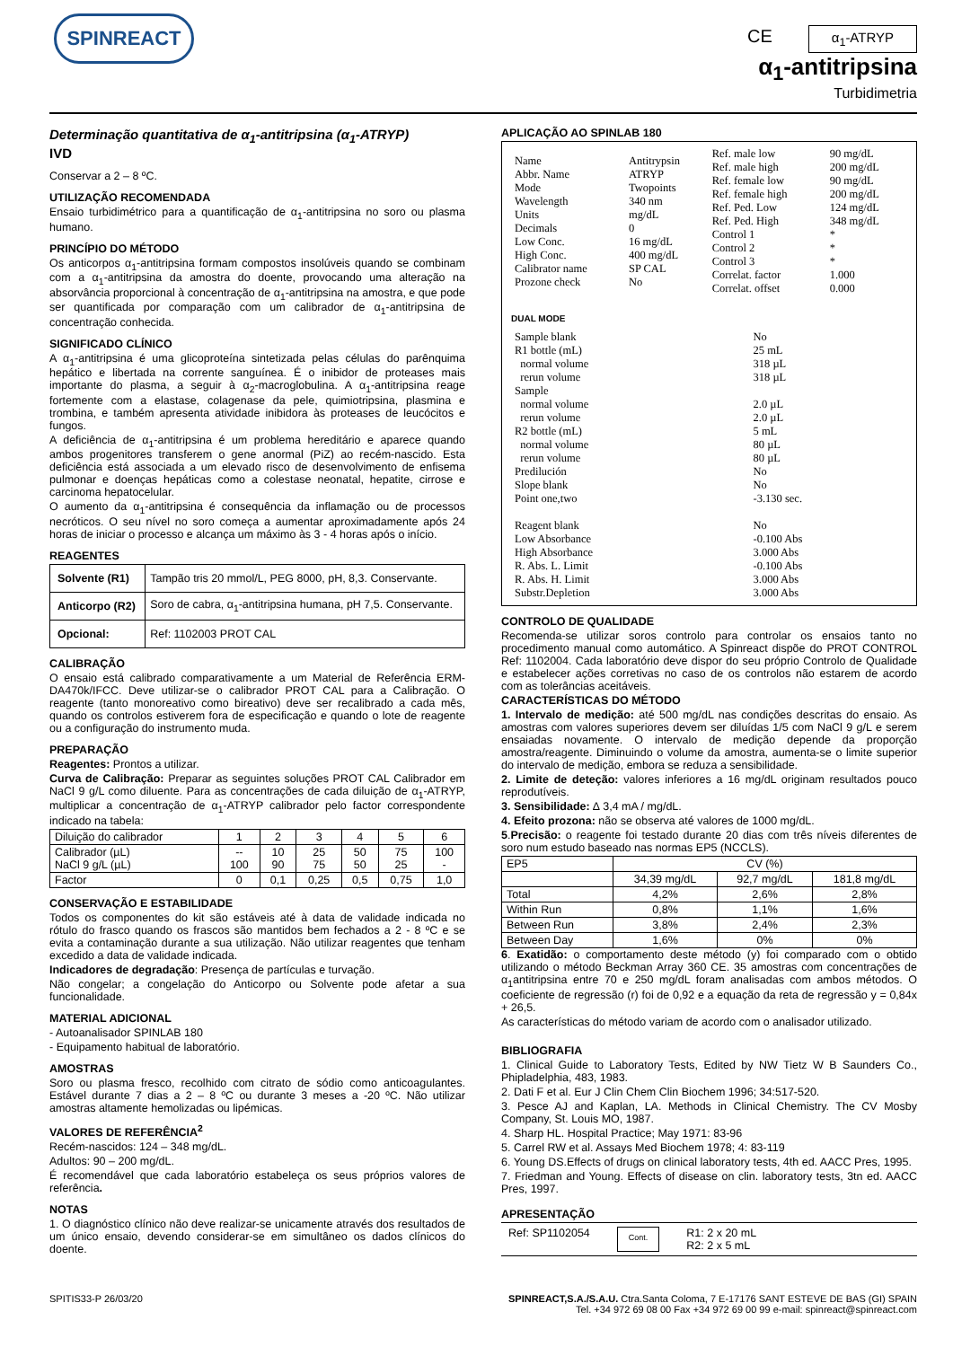SPINREACT
CE α<sub>1</sub>-ATRYP
α<sub>1</sub>-antitripsina
Turbidimetria
Determinação quantitativa de α<sub>1</sub>-antitripsina (α<sub>1</sub>-ATRYP)
IVD
Conservar a 2 – 8 ºC.
UTILIZAÇÃO RECOMENDADA
Ensaio turbidimétrico para a quantificação de α<sub>1</sub>-antitripsina no soro ou plasma humano.
PRINCÍPIO DO MÉTODO
Os anticorpos α<sub>1</sub>-antitripsina formam compostos insolúveis quando se combinam com a α<sub>1</sub>-antitripsina da amostra do doente, provocando uma alteração na absorvância proporcional à concentração de α<sub>1</sub>-antitripsina na amostra, e que pode ser quantificada por comparação com um calibrador de α<sub>1</sub>-antitripsina de concentração conhecida.
SIGNIFICADO CLÍNICO
A α<sub>1</sub>-antitripsina é uma glicoproteína sintetizada pelas células do parênquima hepático e libertada na corrente sanguínea. É o inibidor de proteases mais importante do plasma, a seguir à α<sub>2</sub>-macroglobulina. A α<sub>1</sub>-antitripsina reage fortemente com a elastase, colagenase da pele, quimiotripsina, plasmina e trombina, e também apresenta atividade inibidora às proteases de leucócitos e fungos.
A deficiência de α<sub>1</sub>-antitripsina é um problema hereditário e aparece quando ambos progenitores transferem o gene anormal (PiZ) ao recém-nascido. Esta deficiência está associada a um elevado risco de desenvolvimento de enfisema pulmonar e doenças hepáticas como a colestase neonatal, hepatite, cirrose e carcinoma hepatocelular.
O aumento da α<sub>1</sub>-antitripsina é consequência da inflamação ou de processos necróticos. O seu nível no soro começa a aumentar aproximadamente após 24 horas de iniciar o processo e alcança um máximo às 3 - 4 horas após o início.
REAGENTES
| Solvente (R1) | Tampão tris 20 mmol/L, PEG 8000, pH, 8,3. Conservante. |
| Anticorpo (R2) | Soro de cabra, α<sub>1</sub>-antitripsina humana, pH 7,5. Conservante. |
| Opcional: | Ref: 1102003 PROT CAL |
CALIBRAÇÃO
O ensaio está calibrado comparativamente a um Material de Referência ERM-DA470k/IFCC. Deve utilizar-se o calibrador PROT CAL para a Calibração. O reagente (tanto monoreativo como bireativo) deve ser recalibrado a cada mês, quando os controlos estiverem fora de especificação e quando o lote de reagente ou a configuração do instrumento muda.
PREPARAÇÃO
Reagentes: Prontos a utilizar.
Curva de Calibração: Preparar as seguintes soluções PROT CAL Calibrador em NaCl 9 g/L como diluente. Para as concentrações de cada diluição de α<sub>1</sub>-ATRYP, multiplicar a concentração de α<sub>1</sub>-ATRYP calibrador pelo factor correspondente indicado na tabela:
| Diluição do calibrador | 1 | 2 | 3 | 4 | 5 | 6 |
| Calibrador (µL) NaCl 9 g/L (µL) | -- 100 | 10 90 | 25 75 | 50 50 | 75 25 | 100 - |
| Factor | 0 | 0,1 | 0,25 | 0,5 | 0,75 | 1,0 |
CONSERVAÇÃO E ESTABILIDADE
Todos os componentes do kit são estáveis até à data de validade indicada no rótulo do frasco quando os frascos são mantidos bem fechados a 2 - 8 ºC e se evita a contaminação durante a sua utilização. Não utilizar reagentes que tenham excedido a data de validade indicada.
Indicadores de degradação: Presença de partículas e turvação.
Não congelar; a congelação do Anticorpo ou Solvente pode afetar a sua funcionalidade.
MATERIAL ADICIONAL
- Autoanalisador SPINLAB 180
- Equipamento habitual de laboratório.
AMOSTRAS
Soro ou plasma fresco, recolhido com citrato de sódio como anticoagulantes. Estável durante 7 dias a 2 – 8 ºC ou durante 3 meses a -20 ºC. Não utilizar amostras altamente hemolizadas ou lipémicas.
VALORES DE REFERÊNCIA<sup>2</sup>
Recém-nascidos: 124 – 348 mg/dL.
Adultos: 90 – 200 mg/dL.
É recomendável que cada laboratório estabeleça os seus próprios valores de referência.
NOTAS
1. O diagnóstico clínico não deve realizar-se unicamente através dos resultados de um único ensaio, devendo considerar-se em simultâneo os dados clínicos do doente.
APLICAÇÃO AO SPINLAB 180
| Name Abbr. Name Mode Wavelength Units Decimals Low Conc. High Conc. Calibrator name Prozone check | Antitrypsin ATRYP Twopoints 340 nm mg/dL 0 16 mg/dL 400 mg/dL SP CAL No | Ref. male low Ref. male high Ref. female low Ref. female high Ref. Ped. Low Ref. Ped. High Control 1 Control 2 Control 3 Correlat. factor Correlat. offset | 90 mg/dL 200 mg/dL 90 mg/dL 200 mg/dL 124 mg/dL 348 mg/dL * * * 1.000 0.000 |
DUAL MODE
| Sample blank R1 bottle (mL) normal volume rerun volume Sample normal volume rerun volume R2 bottle (mL) normal volume rerun volume Predilución Slope blank Point one,two Reagent blank Low Absorbance High Absorbance R. Abs. L. Limit R. Abs. H. Limit Substr.Depletion | No 25 mL 318 µL 318 µL 2.0 µL 2.0 µL 5 mL 80 µL 80 µL No No -3.130 sec. No -0.100 Abs 3.000 Abs -0.100 Abs 3.000 Abs 3.000 Abs |
CONTROLO DE QUALIDADE
Recomenda-se utilizar soros controlo para controlar os ensaios tanto no procedimento manual como automático. A Spinreact dispõe do PROT CONTROL Ref: 1102004. Cada laboratório deve dispor do seu próprio Controlo de Qualidade e estabelecer ações corretivas no caso de os controlos não estarem de acordo com as tolerâncias aceitáveis.
CARACTERÍSTICAS DO MÉTODO
1. Intervalo de medição: até 500 mg/dL nas condições descritas do ensaio. As amostras com valores superiores devem ser diluídas 1/5 com NaCl 9 g/L e serem ensaiadas novamente. O intervalo de medição depende da proporção amostra/reagente. Diminuindo o volume da amostra, aumenta-se o limite superior do intervalo de medição, embora se reduza a sensibilidade.
2. Limite de deteção: valores inferiores a 16 mg/dL originam resultados pouco reprodutíveis.
3. Sensibilidade: ∆ 3,4 mA / mg/dL.
4. Efeito prozona: não se observa até valores de 1000 mg/dL.
5.Precisão: o reagente foi testado durante 20 dias com três níveis diferentes de soro num estudo baseado nas normas EP5 (NCCLS).
| EP5 | CV (%) | | |
| | 34,39 mg/dL | 92,7 mg/dL | 181,8 mg/dL |
| Total | 4,2% | 2,6% | 2,8% |
| Within Run | 0,8% | 1,1% | 1,6% |
| Between Run | 3,8% | 2,4% | 2,3% |
| Between Day | 1,6% | 0% | 0% |
6. Exatidão: o comportamento deste método (y) foi comparado com o obtido utilizando o método Beckman Array 360 CE. 35 amostras com concentrações de α<sub>1</sub>antitripsina entre 70 e 250 mg/dL foram analisadas com ambos métodos. O coeficiente de regressão (r) foi de 0,92 e a equação da reta de regressão y = 0,84x + 26,5.
As características do método variam de acordo com o analisador utilizado.
BIBLIOGRAFIA
1. Clinical Guide to Laboratory Tests, Edited by NW Tietz W B Saunders Co., Phipladelphia, 483, 1983.
2. Dati F et al. Eur J Clin Chem Clin Biochem 1996; 34:517-520.
3. Pesce AJ and Kaplan, LA. Methods in Clinical Chemistry. The CV Mosby Company, St. Louis MO, 1987.
4. Sharp HL. Hospital Practice; May 1971: 83-96
5. Carrel RW et al. Assays Med Biochem 1978; 4: 83-119
6. Young DS.Effects of drugs on clinical laboratory tests, 4th ed. AACC Pres, 1995.
7. Friedman and Young. Effects of disease on clin. laboratory tests, 3tn ed. AACC Pres, 1997.
APRESENTAÇÃO
Ref: SP1102054 Cont. R1: 2 x 20 mL
R2: 2 x 5 mL
SPITIS33-P 26/03/20 SPINREACT,S.A./S.A.U. Ctra.Santa Coloma, 7 E-17176 SANT ESTEVE DE BAS (GI) SPAIN
Tel. +34 972 69 08 00 Fax +34 972 69 00 99 e-mail: spinreact@spinreact.com